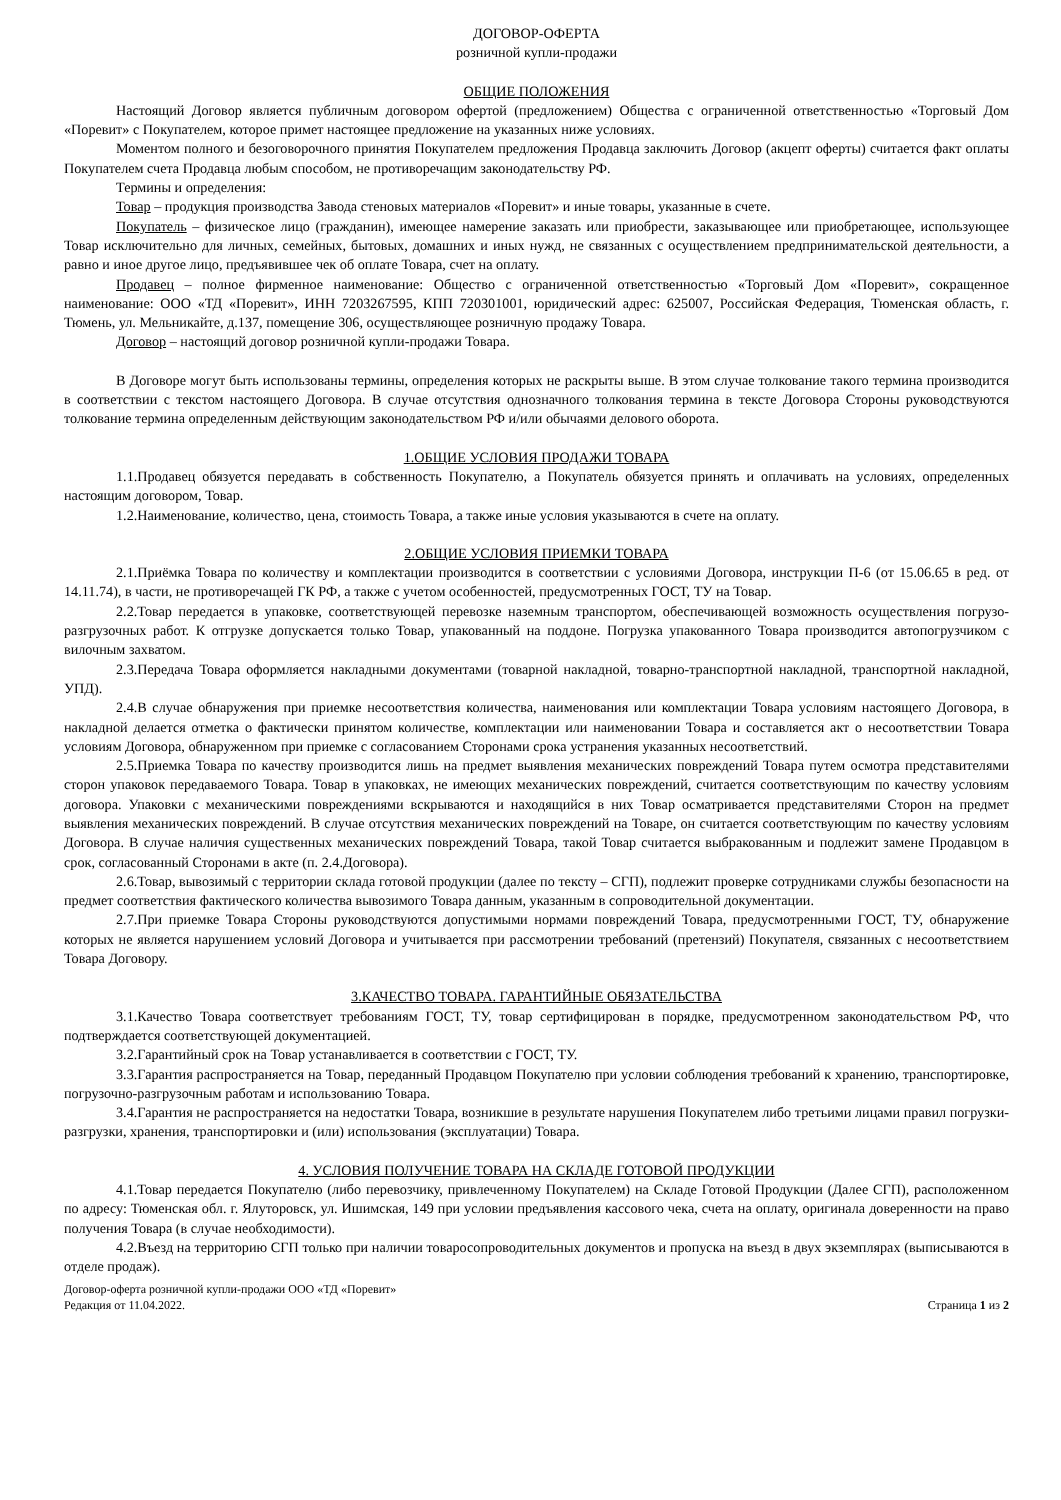ДОГОВОР-ОФЕРТА
розничной купли-продажи
ОБЩИЕ ПОЛОЖЕНИЯ
Настоящий Договор является публичным договором офертой (предложением) Общества с ограниченной ответственностью «Торговый Дом «Поревит» с Покупателем, которое примет настоящее предложение на указанных ниже условиях.
Моментом полного и безоговорочного принятия Покупателем предложения Продавца заключить Договор (акцепт оферты) считается факт оплаты Покупателем счета Продавца любым способом, не противоречащим законодательству РФ.
Термины и определения:
Товар – продукция производства Завода стеновых материалов «Поревит» и иные товары, указанные в счете.
Покупатель – физическое лицо (гражданин), имеющее намерение заказать или приобрести, заказывающее или приобретающее, использующее Товар исключительно для личных, семейных, бытовых, домашних и иных нужд, не связанных с осуществлением предпринимательской деятельности, а равно и иное другое лицо, предъявившее чек об оплате Товара, счет на оплату.
Продавец – полное фирменное наименование: Общество с ограниченной ответственностью «Торговый Дом «Поревит», сокращенное наименование: ООО «ТД «Поревит», ИНН 7203267595, КПП 720301001, юридический адрес: 625007, Российская Федерация, Тюменская область, г. Тюмень, ул. Мельникайте, д.137, помещение 306, осуществляющее розничную продажу Товара.
Договор – настоящий договор розничной купли-продажи Товара.
В Договоре могут быть использованы термины, определения которых не раскрыты выше. В этом случае толкование такого термина производится в соответствии с текстом настоящего Договора. В случае отсутствия однозначного толкования термина в тексте Договора Стороны руководствуются толкование термина определенным действующим законодательством РФ и/или обычаями делового оборота.
1.ОБЩИЕ УСЛОВИЯ ПРОДАЖИ ТОВАРА
1.1.Продавец обязуется передавать в собственность Покупателю, а Покупатель обязуется принять и оплачивать на условиях, определенных настоящим договором, Товар.
1.2.Наименование, количество, цена, стоимость Товара, а также иные условия указываются в счете на оплату.
2.ОБЩИЕ УСЛОВИЯ ПРИЕМКИ ТОВАРА
2.1.Приёмка Товара по количеству и комплектации производится в соответствии с условиями Договора, инструкции П-6 (от 15.06.65 в ред. от 14.11.74), в части, не противоречащей ГК РФ, а также с учетом особенностей, предусмотренных ГОСТ, ТУ на Товар.
2.2.Товар передается в упаковке, соответствующей перевозке наземным транспортом, обеспечивающей возможность осуществления погрузо-разгрузочных работ. К отгрузке допускается только Товар, упакованный на поддоне. Погрузка упакованного Товара производится автопогрузчиком с вилочным захватом.
2.3.Передача Товара оформляется накладными документами (товарной накладной, товарно-транспортной накладной, транспортной накладной, УПД).
2.4.В случае обнаружения при приемке несоответствия количества, наименования или комплектации Товара условиям настоящего Договора, в накладной делается отметка о фактически принятом количестве, комплектации или наименовании Товара и составляется акт о несоответствии Товара условиям Договора, обнаруженном при приемке с согласованием Сторонами срока устранения указанных несоответствий.
2.5.Приемка Товара по качеству производится лишь на предмет выявления механических повреждений Товара путем осмотра представителями сторон упаковок передаваемого Товара. Товар в упаковках, не имеющих механических повреждений, считается соответствующим по качеству условиям договора. Упаковки с механическими повреждениями вскрываются и находящийся в них Товар осматривается представителями Сторон на предмет выявления механических повреждений. В случае отсутствия механических повреждений на Товаре, он считается соответствующим по качеству условиям Договора. В случае наличия существенных механических повреждений Товара, такой Товар считается выбракованным и подлежит замене Продавцом в срок, согласованный Сторонами в акте (п. 2.4.Договора).
2.6.Товар, вывозимый с территории склада готовой продукции (далее по тексту – СГП), подлежит проверке сотрудниками службы безопасности на предмет соответствия фактического количества вывозимого Товара данным, указанным в сопроводительной документации.
2.7.При приемке Товара Стороны руководствуются допустимыми нормами повреждений Товара, предусмотренными ГОСТ, ТУ, обнаружение которых не является нарушением условий Договора и учитывается при рассмотрении требований (претензий) Покупателя, связанных с несоответствием Товара Договору.
3.КАЧЕСТВО ТОВАРА. ГАРАНТИЙНЫЕ ОБЯЗАТЕЛЬСТВА
3.1.Качество Товара соответствует требованиям ГОСТ, ТУ, товар сертифицирован в порядке, предусмотренном законодательством РФ, что подтверждается соответствующей документацией.
3.2.Гарантийный срок на Товар устанавливается в соответствии с ГОСТ, ТУ.
3.3.Гарантия распространяется на Товар, переданный Продавцом Покупателю при условии соблюдения требований к хранению, транспортировке, погрузочно-разгрузочным работам и использованию Товара.
3.4.Гарантия не распространяется на недостатки Товара, возникшие в результате нарушения Покупателем либо третьими лицами правил погрузки-разгрузки, хранения, транспортировки и (или) использования (эксплуатации) Товара.
4. УСЛОВИЯ ПОЛУЧЕНИЕ ТОВАРА НА СКЛАДЕ ГОТОВОЙ ПРОДУКЦИИ
4.1.Товар передается Покупателю (либо перевозчику, привлеченному Покупателем) на Складе Готовой Продукции (Далее СГП), расположенном по адресу: Тюменская обл. г. Ялуторовск, ул. Ишимская, 149 при условии предъявления кассового чека, счета на оплату, оригинала доверенности на право получения Товара (в случае необходимости).
4.2.Въезд на территорию СГП только при наличии товаросопроводительных документов и пропуска на въезд в двух экземплярах (выписываются в отделе продаж).
Договор-оферта розничной купли-продажи ООО «ТД «Поревит»
Редакция от 11.04.2022.
Страница 1 из 2